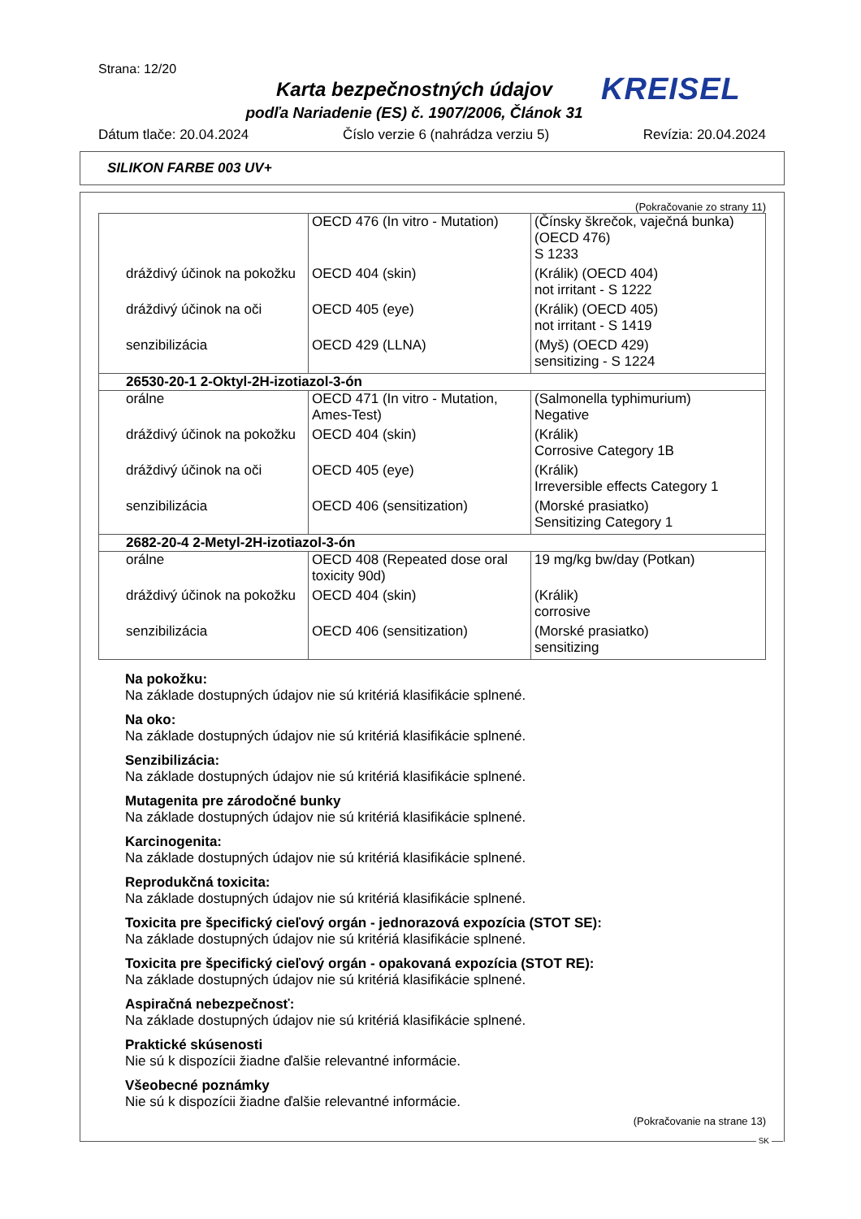Strana: 12/20
Karta bezpečnostných údajov
podľa Nariadenie (ES) č. 1907/2006, Článok 31
KREISEL
Dátum tlače: 20.04.2024 Číslo verzie 6 (nahrádza verziu 5) Revízia: 20.04.2024
SILIKON FARBE 003 UV+
(Pokračovanie zo strany 11)
| | OECD 476 (In vitro - Mutation) | (Čínsky škrečok, vaječná bunka) (OECD 476) S 1233 |
| dráždivý účinok na pokožku | OECD 404 (skin) | (Králik) (OECD 404) not irritant - S 1222 |
| dráždivý účinok na oči | OECD 405 (eye) | (Králik) (OECD 405) not irritant - S 1419 |
| senzibilizácia | OECD 429 (LLNA) | (Myš) (OECD 429) sensitizing - S 1224 |
| 26530-20-1 2-Oktyl-2H-izotiazol-3-ón | | |
| orálne | OECD 471 (In vitro - Mutation, Ames-Test) | (Salmonella typhimurium) Negative |
| dráždivý účinok na pokožku | OECD 404 (skin) | (Králik) Corrosive Category 1B |
| dráždivý účinok na oči | OECD 405 (eye) | (Králik) Irreversible effects Category 1 |
| senzibilizácia | OECD 406 (sensitization) | (Morské prasiatko) Sensitizing Category 1 |
| 2682-20-4 2-Metyl-2H-izotiazol-3-ón | | |
| orálne | OECD 408 (Repeated dose oral toxicity 90d) | 19 mg/kg bw/day (Potkan) |
| dráždivý účinok na pokožku | OECD 404 (skin) | (Králik) corrosive |
| senzibilizácia | OECD 406 (sensitization) | (Morské prasiatko) sensitizing |
Na pokožku:
Na základe dostupných údajov nie sú kritériá klasifikácie splnené.
Na oko:
Na základe dostupných údajov nie sú kritériá klasifikácie splnené.
Senzibilizácia:
Na základe dostupných údajov nie sú kritériá klasifikácie splnené.
Mutagenita pre zárodočné bunky
Na základe dostupných údajov nie sú kritériá klasifikácie splnené.
Karcinogenita:
Na základe dostupných údajov nie sú kritériá klasifikácie splnené.
Reprodukčná toxicita:
Na základe dostupných údajov nie sú kritériá klasifikácie splnené.
Toxicita pre špecifický cieľový orgán - jednorazová expozícia (STOT SE):
Na základe dostupných údajov nie sú kritériá klasifikácie splnené.
Toxicita pre špecifický cieľový orgán - opakovaná expozícia (STOT RE):
Na základe dostupných údajov nie sú kritériá klasifikácie splnené.
Aspiračná nebezpečnosť:
Na základe dostupných údajov nie sú kritériá klasifikácie splnené.
Praktické skúsenosti
Nie sú k dispozícii žiadne ďalšie relevantné informácie.
Všeobecné poznámky
Nie sú k dispozícii žiadne ďalšie relevantné informácie.
(Pokračovanie na strane 13)
SK